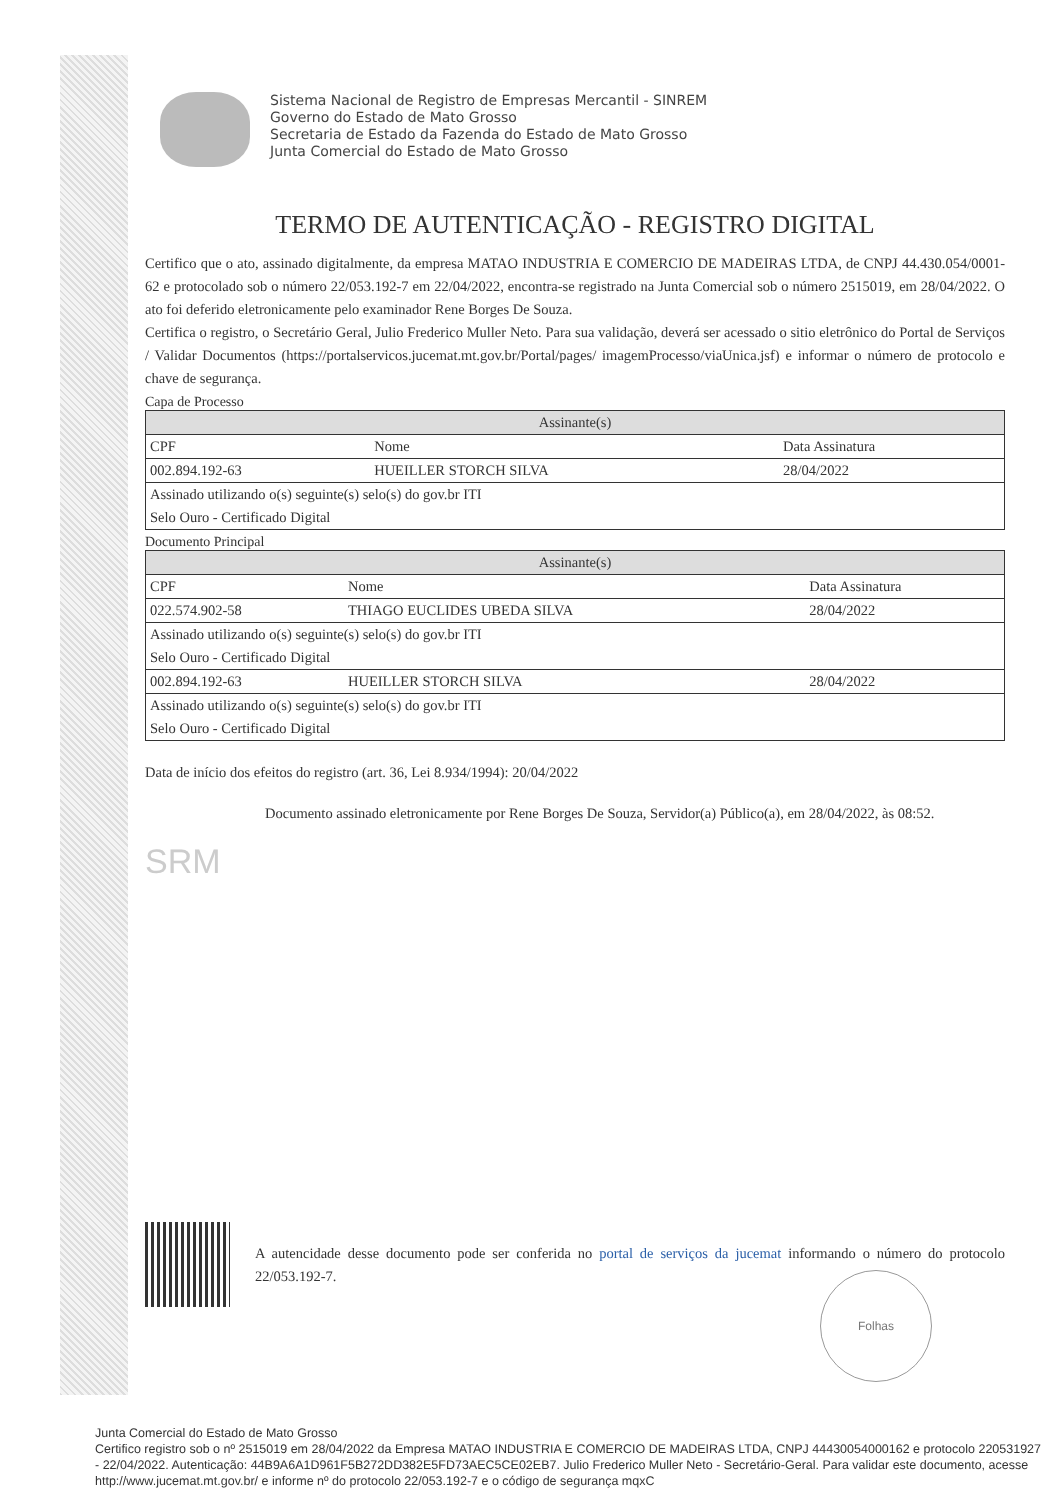Sistema Nacional de Registro de Empresas Mercantil - SINREM
Governo do Estado de Mato Grosso
Secretaria de Estado da Fazenda do Estado de Mato Grosso
Junta Comercial do Estado de Mato Grosso
TERMO DE AUTENTICAÇÃO - REGISTRO DIGITAL
Certifico que o ato, assinado digitalmente, da empresa MATAO INDUSTRIA E COMERCIO DE MADEIRAS LTDA, de CNPJ 44.430.054/0001-62 e protocolado sob o número 22/053.192-7 em 22/04/2022, encontra-se registrado na Junta Comercial sob o número 2515019, em 28/04/2022. O ato foi deferido eletronicamente pelo examinador Rene Borges De Souza.
Certifica o registro, o Secretário Geral, Julio Frederico Muller Neto. Para sua validação, deverá ser acessado o sitio eletrônico do Portal de Serviços / Validar Documentos (https://portalservicos.jucemat.mt.gov.br/Portal/pages/ imagemProcesso/viaUnica.jsf) e informar o número de protocolo e chave de segurança.
Capa de Processo
| Assinante(s) | | |
| --- | --- | --- |
| CPF | Nome | Data Assinatura |
| 002.894.192-63 | HUEILLER STORCH SILVA | 28/04/2022 |
| Assinado utilizando o(s) seguinte(s) selo(s) do gov.br ITI | | |
| Selo Ouro - Certificado Digital | | |
Documento Principal
| Assinante(s) | | |
| --- | --- | --- |
| CPF | Nome | Data Assinatura |
| 022.574.902-58 | THIAGO EUCLIDES UBEDA SILVA | 28/04/2022 |
| Assinado utilizando o(s) seguinte(s) selo(s) do gov.br ITI | | |
| Selo Ouro - Certificado Digital | | |
| 002.894.192-63 | HUEILLER STORCH SILVA | 28/04/2022 |
| Assinado utilizando o(s) seguinte(s) selo(s) do gov.br ITI | | |
| Selo Ouro - Certificado Digital | | |
Data de início dos efeitos do registro (art. 36, Lei 8.934/1994): 20/04/2022
SRM
Documento assinado eletronicamente por Rene Borges De Souza, Servidor(a) Público(a), em 28/04/2022, às 08:52.
A autencidade desse documento pode ser conferida no portal de serviços da jucemat informando o número do protocolo 22/053.192-7.
Folhas
Junta Comercial do Estado de Mato Grosso
Certifico registro sob o nº 2515019 em 28/04/2022 da Empresa MATAO INDUSTRIA E COMERCIO DE MADEIRAS LTDA, CNPJ 44430054000162 e protocolo 220531927 - 22/04/2022. Autenticação: 44B9A6A1D961F5B272DD382E5FD73AEC5CE02EB7. Julio Frederico Muller Neto - Secretário-Geral. Para validar este documento, acesse http://www.jucemat.mt.gov.br/ e informe nº do protocolo 22/053.192-7 e o código de segurança mqxC